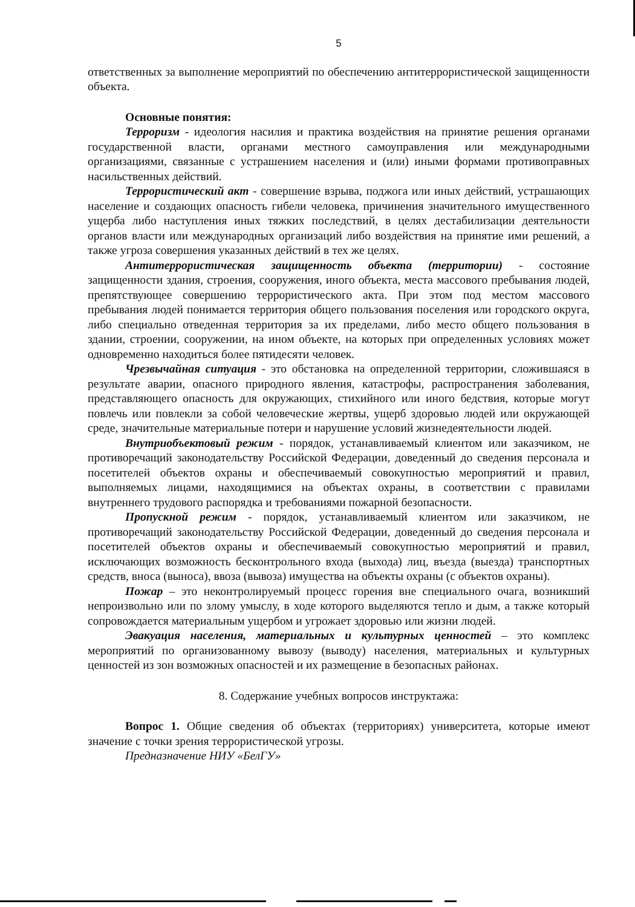5
ответственных за выполнение мероприятий по обеспечению антитеррористической защищенности объекта.
Основные понятия:
Терроризм - идеология насилия и практика воздействия на принятие решения органами государственной власти, органами местного самоуправления или международными организациями, связанные с устрашением населения и (или) иными формами противоправных насильственных действий.
Террористический акт - совершение взрыва, поджога или иных действий, устрашающих население и создающих опасность гибели человека, причинения значительного имущественного ущерба либо наступления иных тяжких последствий, в целях дестабилизации деятельности органов власти или международных организаций либо воздействия на принятие ими решений, а также угроза совершения указанных действий в тех же целях.
Антитеррористическая защищенность объекта (территории) - состояние защищенности здания, строения, сооружения, иного объекта, места массового пребывания людей, препятствующее совершению террористического акта. При этом под местом массового пребывания людей понимается территория общего пользования поселения или городского округа, либо специально отведенная территория за их пределами, либо место общего пользования в здании, строении, сооружении, на ином объекте, на которых при определенных условиях может одновременно находиться более пятидесяти человек.
Чрезвычайная ситуация - это обстановка на определенной территории, сложившаяся в результате аварии, опасного природного явления, катастрофы, распространения заболевания, представляющего опасность для окружающих, стихийного или иного бедствия, которые могут повлечь или повлекли за собой человеческие жертвы, ущерб здоровью людей или окружающей среде, значительные материальные потери и нарушение условий жизнедеятельности людей.
Внутриобъектовый режим - порядок, устанавливаемый клиентом или заказчиком, не противоречащий законодательству Российской Федерации, доведенный до сведения персонала и посетителей объектов охраны и обеспечиваемый совокупностью мероприятий и правил, выполняемых лицами, находящимися на объектах охраны, в соответствии с правилами внутреннего трудового распорядка и требованиями пожарной безопасности.
Пропускной режим - порядок, устанавливаемый клиентом или заказчиком, не противоречащий законодательству Российской Федерации, доведенный до сведения персонала и посетителей объектов охраны и обеспечиваемый совокупностью мероприятий и правил, исключающих возможность бесконтрольного входа (выхода) лиц, въезда (выезда) транспортных средств, вноса (выноса), ввоза (вывоза) имущества на объекты охраны (с объектов охраны).
Пожар – это неконтролируемый процесс горения вне специального очага, возникший непроизвольно или по злому умыслу, в ходе которого выделяются тепло и дым, а также который сопровождается материальным ущербом и угрожает здоровью или жизни людей.
Эвакуация населения, материальных и культурных ценностей – это комплекс мероприятий по организованному вывозу (выводу) населения, материальных и культурных ценностей из зон возможных опасностей и их размещение в безопасных районах.
8. Содержание учебных вопросов инструктажа:
Вопрос 1. Общие сведения об объектах (территориях) университета, которые имеют значение с точки зрения террористической угрозы.
Предназначение НИУ «БелГУ»